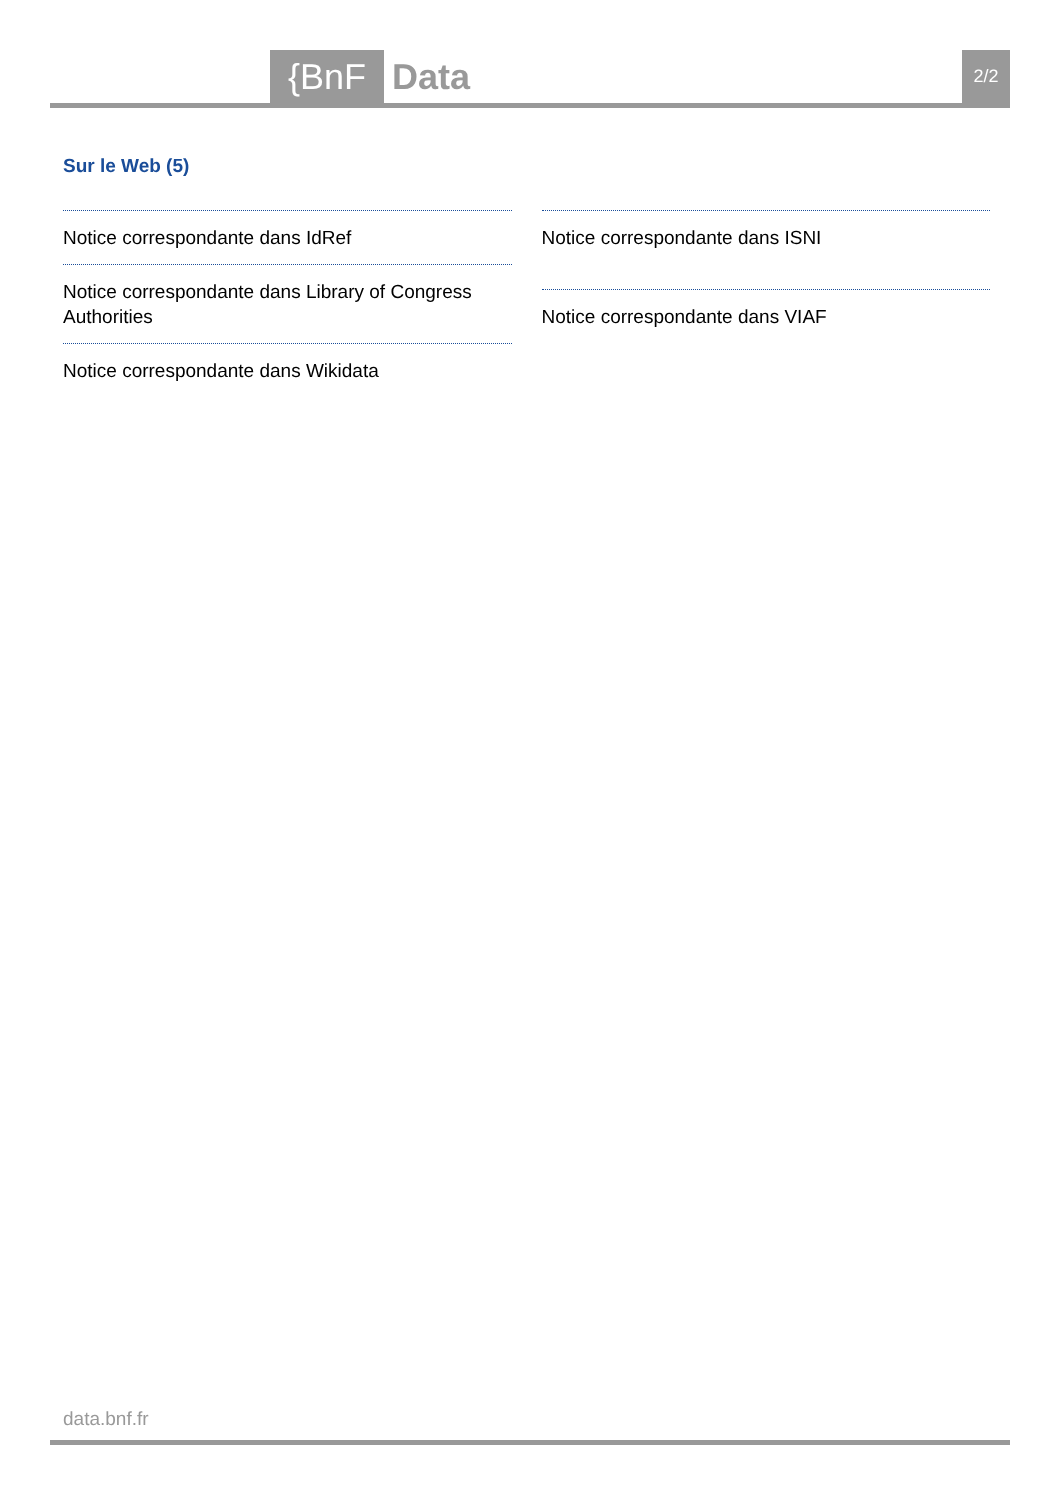{BnF Data 2/2
Sur le Web (5)
Notice correspondante dans IdRef
Notice correspondante dans Library of Congress Authorities
Notice correspondante dans Wikidata
Notice correspondante dans ISNI
Notice correspondante dans VIAF
data.bnf.fr